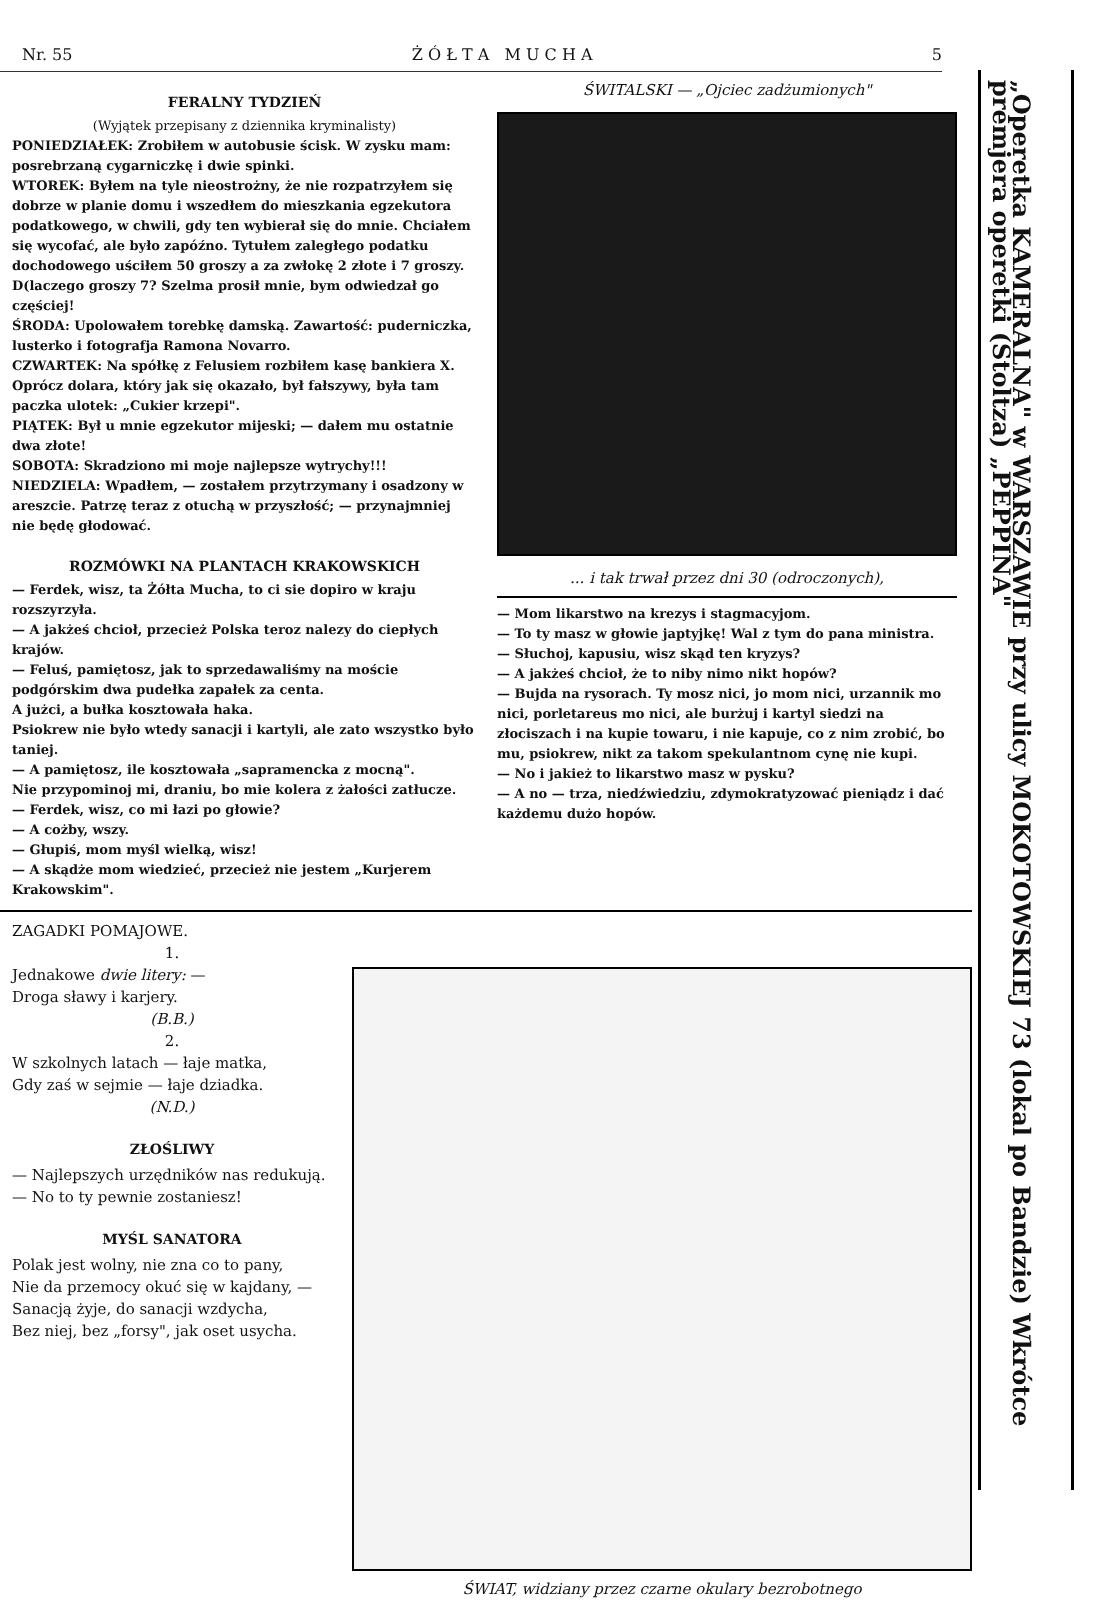Nr. 55 Ż Ó Ł T A M U C H A 5
FERALNY TYDZIEŃ
(Wyjątek przepisany z dziennika kryminalisty)
PONIEDZIAŁEK: Zrobiłem w autobusie ścisk. W zysku mam: posrebrzaną cygarniczkę i dwie spinki.
WTOREK: Byłem na tyle nieostrożny, że nie rozpatrzyłem się dobrze w planie domu i wszedłem do mieszkania egzekutora podatkowego, w chwili, gdy ten wybierał się do mnie. Chciałem się wycofać, ale było zapóźno. Tytułem zaległego podatku dochodowego uściłem 50 groszy a za zwłokę 2 złote i 7 groszy. D(laczego groszy 7? Szelma prosił mnie, bym odwiedzał go częściej!
ŚRODA: Upolowałem torebkę damską. Zawartość: puderniczka, lusterko i fotografja Ramona Novarro.
CZWARTEK: Na spółkę z Felusiem rozbiłem kasę bankiera X. Oprócz dolara, który jak się okazało, był fałszywy, była tam paczka ulotek: „Cukier krzepi".
PIĄTEK: Był u mnie egzekutor mijeski; — dałem mu ostatnie dwa złote!
SOBOTA: Skradziono mi moje najlepsze wytrychy!!!
NIEDZIELA: Wpadłem, — zostałem przytrzymany i osadzony w areszcie. Patrzę teraz z otuchą w przyszłość; — przynajmniej nie będę głodować.
ROZMÓWKI NA PLANTACH KRAKOWSKICH
— Ferdek, wisz, ta Żółta Mucha, to ci sie dopiro w kraju rozszyrzyła.
— A jakżeś chcioł, przecież Polska teroz nalezy do ciepłych krajów.
— Feluś, pamiętosz, jak to sprzedawaliśmy na moście podgórskim dwa pudełka zapałek za centa.
A jużci, a bułka kosztowała haka.
Psiokrew nie było wtedy sanacji i kartyli, ale zato wszystko było taniej.
— A pamiętosz, ile kosztowała „sapramencka z mocną".
Nie przypominoj mi, draniu, bo mie kolera z żałości zatłucze.
— Ferdek, wisz, co mi łazi po głowie?
— A cożby, wszy.
— Głupiś, mom myśl wielką, wisz!
— A skądże mom wiedzieć, przecież nie jestem „Kurjerem Krakowskim".
ŚWITALSKI — „Ojciec zadżumionych"
... i tak trwał przez dni 30 (odroczonych),
— Mom likarstwo na krezys i stagmacyjom.
— To ty masz w głowie japtyjkę! Wal z tym do pana ministra.
— Słuchoj, kapusiu, wisz skąd ten kryzys?
— A jakżeś chcioł, że to niby nimo nikt hopów?
— Bujda na rysorach. Ty mosz nici, jo mom nici, urzannik mo nici, porletareus mo nici, ale burżuj i kartyl siedzi na złociszach i na kupie towaru, i nie kapuje, co z nim zrobić, bo mu, psiokrew, nikt za takom spekulantnom cynę nie kupi.
— No i jakież to likarstwo masz w pysku?
— A no — trza, niedźwiedziu, zdymokratyzować pieniądz i dać każdemu dużo hopów.
ZAGADKI POMAJOWE.
1.
Jednakowe dwie litery: —
Droga sławy i karjery.
(B.B.)
2.
W szkolnych latach — łaje matka,
Gdy zaś w sejmie — łaje dziadka.
(N.D.)
ZŁOŚLIWY
— Najlepszych urzędników nas redukują.
— No to ty pewnie zostaniesz!
MYŚL SANATORA
Polak jest wolny, nie zna co to pany,
Nie da przemocy okuć się w kajdany, —
Sanacją żyje, do sanacji wzdycha,
Bez niej, bez „forsy", jak oset usycha.
ŚWIAT, widziany przez czarne okulary bezrobotnego
„Operetka KAMERALNA" w WARSZAWIE przy ulicy MOKOTOWSKIEJ 73 (lokal po Bandzie) Wkrótce premjera operetki (Stoltza) „PEPPINA"